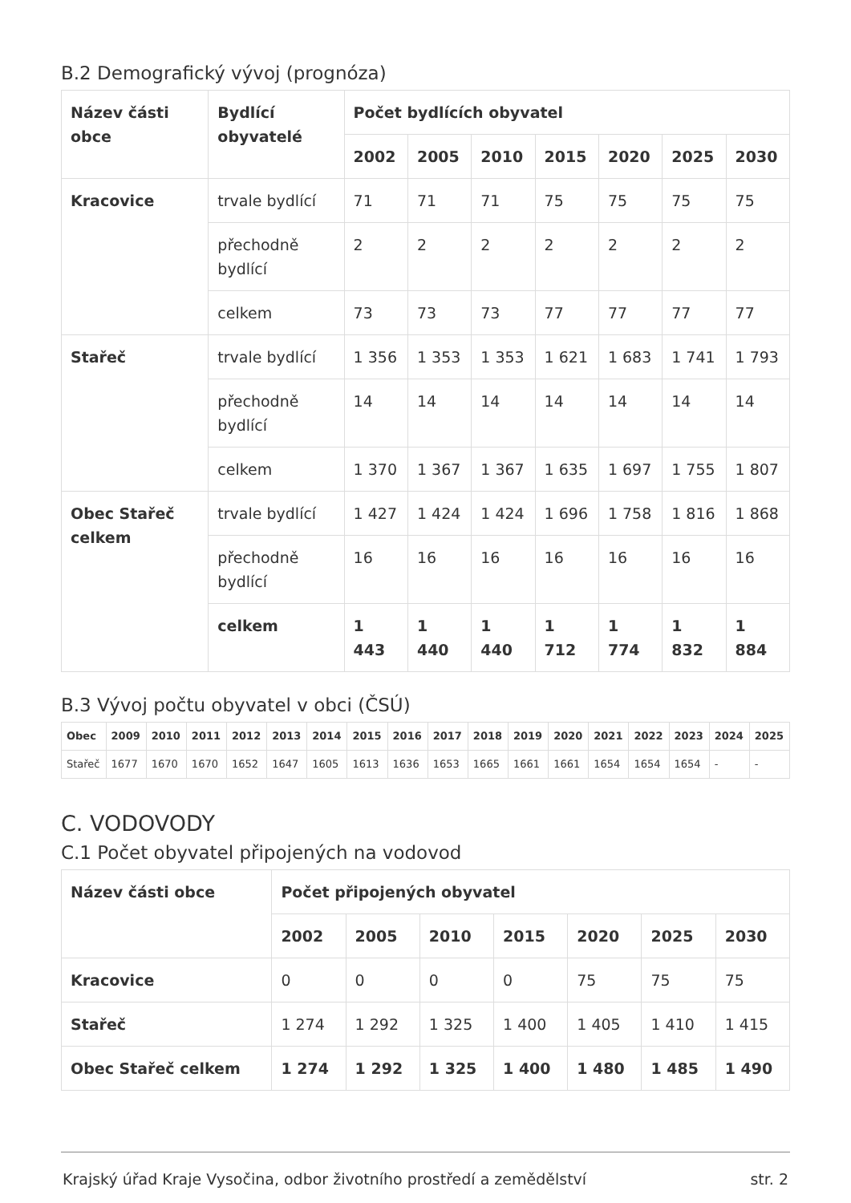B.2 Demografický vývoj (prognóza)
| Název části obce | Bydlící obyvatelé | Počet bydlících obyvatel | | | | | | |
| --- | --- | --- | --- | --- | --- | --- | --- | --- |
| | | 2002 | 2005 | 2010 | 2015 | 2020 | 2025 | 2030 |
| Kracovice | trvale bydlící | 71 | 71 | 71 | 75 | 75 | 75 | 75 |
| | přechodně bydlící | 2 | 2 | 2 | 2 | 2 | 2 | 2 |
| | celkem | 73 | 73 | 73 | 77 | 77 | 77 | 77 |
| Stařeč | trvale bydlící | 1 356 | 1 353 | 1 353 | 1 621 | 1 683 | 1 741 | 1 793 |
| | přechodně bydlící | 14 | 14 | 14 | 14 | 14 | 14 | 14 |
| | celkem | 1 370 | 1 367 | 1 367 | 1 635 | 1 697 | 1 755 | 1 807 |
| Obec Stařeč celkem | trvale bydlící | 1 427 | 1 424 | 1 424 | 1 696 | 1 758 | 1 816 | 1 868 |
| | přechodně bydlící | 16 | 16 | 16 | 16 | 16 | 16 | 16 |
| | celkem | 1 443 | 1 440 | 1 440 | 1 712 | 1 774 | 1 832 | 1 884 |
B.3 Vývoj počtu obyvatel v obci (ČSÚ)
| Obec | 2009 | 2010 | 2011 | 2012 | 2013 | 2014 | 2015 | 2016 | 2017 | 2018 | 2019 | 2020 | 2021 | 2022 | 2023 | 2024 | 2025 |
| --- | --- | --- | --- | --- | --- | --- | --- | --- | --- | --- | --- | --- | --- | --- | --- | --- | --- |
| Stařeč | 1677 | 1670 | 1670 | 1652 | 1647 | 1605 | 1613 | 1636 | 1653 | 1665 | 1661 | 1661 | 1654 | 1654 | 1654 | - | - |
C. VODOVODY
C.1 Počet obyvatel připojených na vodovod
| Název části obce | Počet připojených obyvatel | | | | | | |
| --- | --- | --- | --- | --- | --- | --- | --- |
| | 2002 | 2005 | 2010 | 2015 | 2020 | 2025 | 2030 |
| Kracovice | 0 | 0 | 0 | 0 | 75 | 75 | 75 |
| Stařeč | 1 274 | 1 292 | 1 325 | 1 400 | 1 405 | 1 410 | 1 415 |
| Obec Stařeč celkem | 1 274 | 1 292 | 1 325 | 1 400 | 1 480 | 1 485 | 1 490 |
Krajský úřad Kraje Vysočina, odbor životního prostředí a zemědělství str. 2